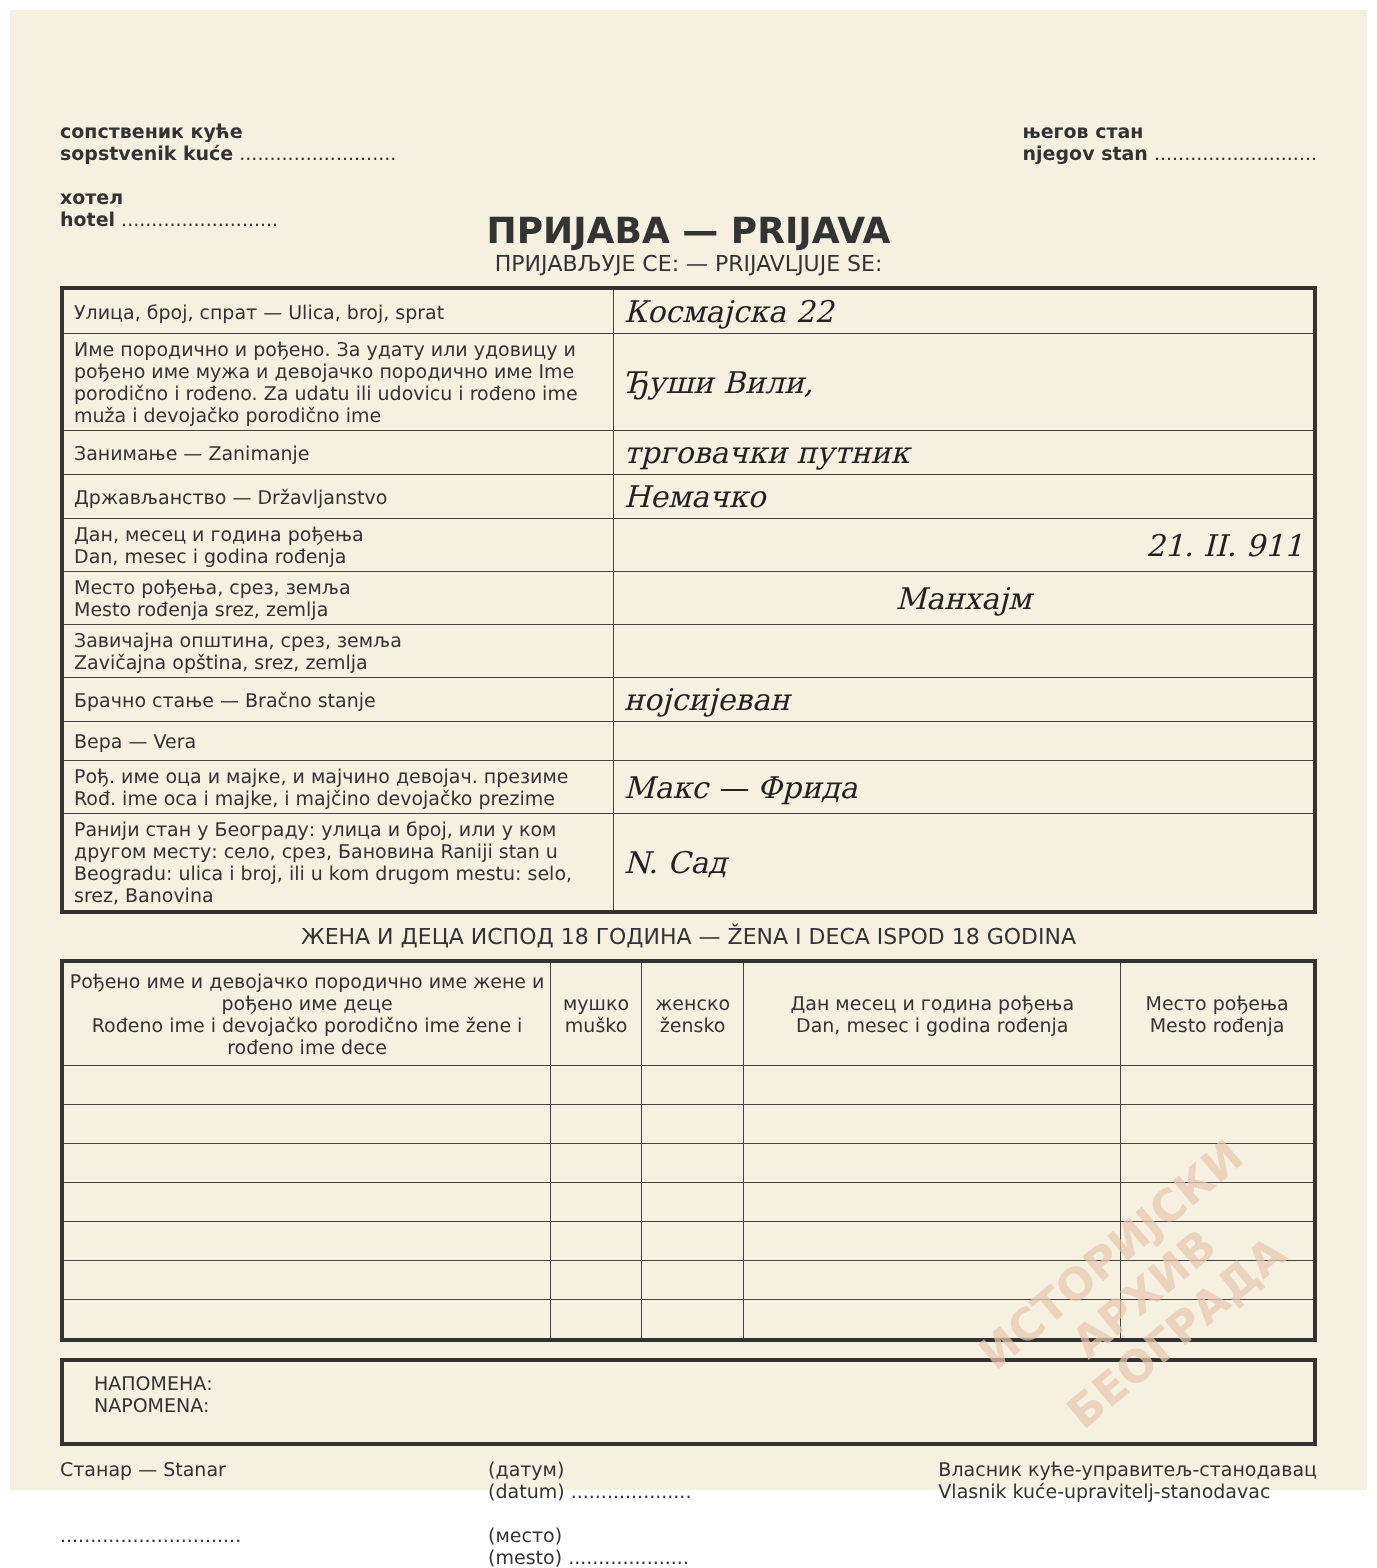сопственик куће
sopstvenik kuće ..........................
хотел
hotel ..........................
његов стан
njegov stan ...........................
ПРИЈАВА — PRIJAVA
ПРИЈАВЉУЈЕ СЕ: — PRIJAVLJUJE SE:
| Улица, број, спрат — Ulica, broj, sprat | Космајска 22 |
| Име породично и рођено. За удату или удовицу и рођено име мужа и девојачко породично име Ime porodično i rođeno. Za udatu ili udovicu i rođeno ime muža i devojačko porodično ime | Ђуши Вили, |
| Занимање — Zanimanje | трговачки путник |
| Држављанство — Državljanstvo | Немачко |
| Дан, месец и година рођења Dan, mesec i godina rođenja | 21. II. 911 |
| Место рођења, срез, земља Mesto rođenja srez, zemlja | Манхајм |
| Завичајна општина, срез, земља Zavičajna opština, srez, zemlja | |
| Брачно стање — Bračno stanje | нојсијеван |
| Вера — Vera | |
| Рођ. име оца и мајке, и мајчино девојач. презиме Rođ. ime oca i majke, i majčino devojačko prezime | Макс — Фрида |
| Ранији стан у Београду: улица и број, или у ком другом месту: село, срез, Бановина Raniji stan u Beogradu: ulica i broj, ili u kom drugom mestu: selo, srez, Banovina | N. Сад |
ЖЕНА И ДЕЦА ИСПОД 18 ГОДИНА — ŽENA I DECA ISPOD 18 GODINA
| Рођено име и девојачко породично име жене и рођено име деце Rođeno ime i devojačko porodično ime žene i rođeno ime dece | мушко muško | женско žensko | Дан месец и година рођења Dan, mesec i godina rođenja | Место рођења Mesto rođenja |
| --- | --- | --- | --- | --- |
НАПОМЕНА:
NAPOMENA:
Станар — Stanar
..............................
(датум)
(datum) ....................
(место)
(mesto) ....................
Власник куће-управитељ-станодавац
Vlasnik kuće-upravitelj-stanodavac
ИСТОРИЈСКИ
АРХИВ
БЕОГРАДА